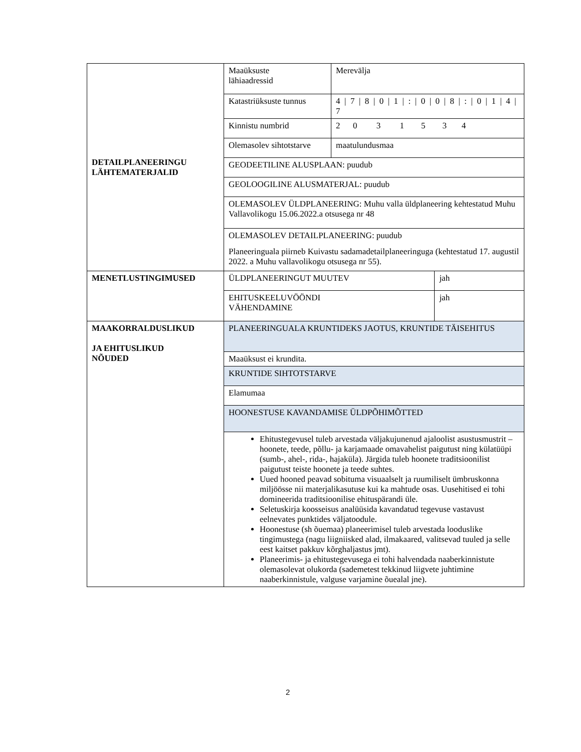| DETAILPLANEERINGU LÄHTEMATERJALID | Maaüksuste lähiaadressid | Merevälja | |
| | Katastriüksuste tunnus | 4 / 7 / 8 / 0 / 1 / : / 0 / 0 / 8 / : / 0 / 1 / 4 / 7 | |
| | Kinnistu numbrid | 2 0 3 1 5 3 4 | |
| | Olemasolev sihtotstarve | maatulundusmaa | |
| | GEODEETILINE ALUSPLAAN: puudub | | |
| | GEOLOOGILINE ALUSMATERJAL: puudub | | |
| | OLEMASOLEV ÜLDPLANEERING: Muhu valla üldplaneering kehtestatud Muhu Vallavolikogu 15.06.2022.a otsusega nr 48 | | |
| | OLEMASOLEV DETAILPLANEERING: puudub Planeeringuala piirneb Kuivastu sadamadetailplaneeringuga (kehtestatud 17. augustil 2022. a Muhu vallavolikogu otsusega nr 55). | | |
| MENETLUSTINGIMUSED | ÜLDPLANEERINGUT MUUTEV | | jah |
| | EHITUSKEELUVÖÖNDI VÄHENDAMINE | | jah |
| MAAKORRALDUSLIKUD JA EHITUSLIKUD NÕUDED | PLANEERINGUALA KRUNTIDEKS JAOTUS, KRUNTIDE TÄISEHITUS | | |
| | Maaüksust ei krundita. | | |
| | KRUNTIDE SIHTOTSTARVE | | |
| | Elamumaa | | |
| | HOONESTUSE KAVANDAMISE ÜLDPÕHIMÕTTED | | |
| | Ehitustegevusel tuleb arvestada väljakujunenud ajaloolist asustusmustrit – hoonete, teede, põllu- ja karjamaade omavahelist paigutust ning külatüüpi (sumb-, ahel-, rida-, hajaküla). Järgida tuleb hoonete traditsioonilist paigutust teiste hoonete ja teede suhtes. Uued hooned peavad sobituma visuaalselt ja ruumiliselt ümbruskonna miljöösse nii materjalikasutuse kui ka mahtude osas. Uusehitised ei tohi domineerida traditsioonilise ehituspärandi üle. Seletuskirja koosseisus analüüsida kavandatud tegevuse vastavust eelnevates punktides väljatoodule. Hoonestuse (sh õuemaa) planeerimisel tuleb arvestada looduslike tingimustega (nagu liigniisked alad, ilmakaared, valitsevad tuuled ja selle eest kaitset pakkuv kõrghaljastus jmt). Planeerimis- ja ehitustegevusega ei tohi halvendada naaberkinnistute olemasolevat olukorda (sademetest tekkinud liigvete juhtimine naaberkinnistule, valguse varjamine õuealal jne). | | |
2